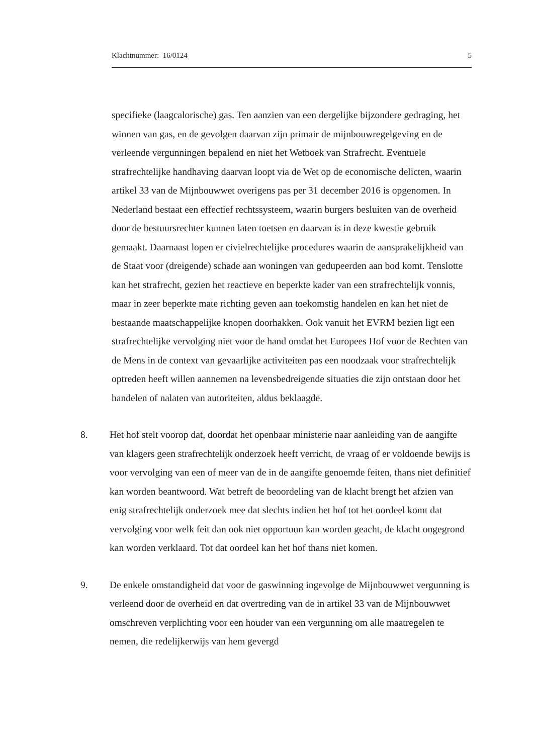Klachtnummer: 16/0124 5
specifieke (laagcalorische) gas. Ten aanzien van een dergelijke bijzondere gedraging, het winnen van gas, en de gevolgen daarvan zijn primair de mijnbouwregelgeving en de verleende vergunningen bepalend en niet het Wetboek van Strafrecht. Eventuele strafrechtelijke handhaving daarvan loopt via de Wet op de economische delicten, waarin artikel 33 van de Mijnbouwwet overigens pas per 31 december 2016 is opgenomen. In Nederland bestaat een effectief rechtssysteem, waarin burgers besluiten van de overheid door de bestuursrechter kunnen laten toetsen en daarvan is in deze kwestie gebruik gemaakt. Daarnaast lopen er civielrechtelijke procedures waarin de aansprakelijkheid van de Staat voor (dreigende) schade aan woningen van gedupeerden aan bod komt. Tenslotte kan het strafrecht, gezien het reactieve en beperkte kader van een strafrechtelijk vonnis, maar in zeer beperkte mate richting geven aan toekomstig handelen en kan het niet de bestaande maatschappelijke knopen doorhakken. Ook vanuit het EVRM bezien ligt een strafrechtelijke vervolging niet voor de hand omdat het Europees Hof voor de Rechten van de Mens in de context van gevaarlijke activiteiten pas een noodzaak voor strafrechtelijk optreden heeft willen aannemen na levensbedreigende situaties die zijn ontstaan door het handelen of nalaten van autoriteiten, aldus beklaagde.
8. Het hof stelt voorop dat, doordat het openbaar ministerie naar aanleiding van de aangifte van klagers geen strafrechtelijk onderzoek heeft verricht, de vraag of er voldoende bewijs is voor vervolging van een of meer van de in de aangifte genoemde feiten, thans niet definitief kan worden beantwoord. Wat betreft de beoordeling van de klacht brengt het afzien van enig strafrechtelijk onderzoek mee dat slechts indien het hof tot het oordeel komt dat vervolging voor welk feit dan ook niet opportuun kan worden geacht, de klacht ongegrond kan worden verklaard. Tot dat oordeel kan het hof thans niet komen.
9. De enkele omstandigheid dat voor de gaswinning ingevolge de Mijnbouwwet vergunning is verleend door de overheid en dat overtreding van de in artikel 33 van de Mijnbouwwet omschreven verplichting voor een houder van een vergunning om alle maatregelen te nemen, die redelijkerwijs van hem gevergd